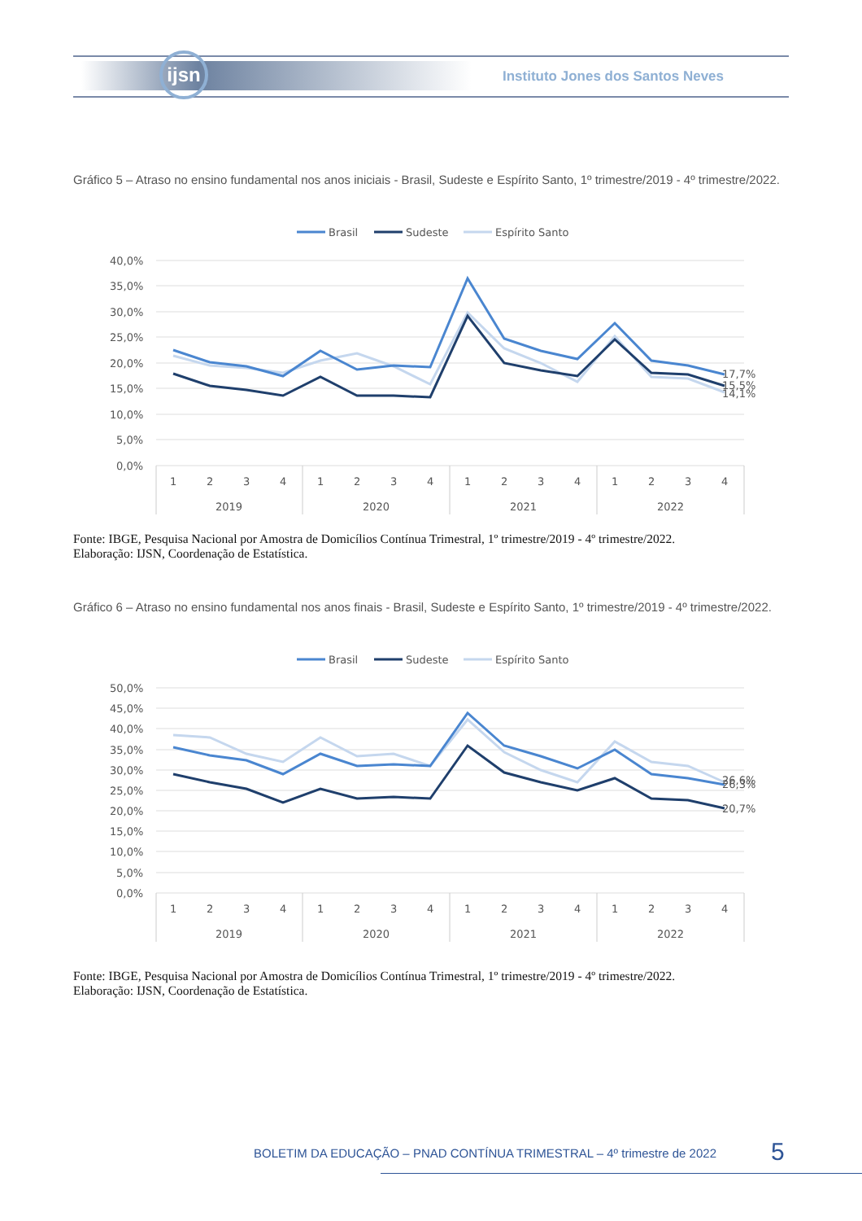ijsn
Instituto Jones dos Santos Neves
Gráfico 5 – Atraso no ensino fundamental nos anos iniciais - Brasil, Sudeste e Espírito Santo, 1º trimestre/2019 - 4º trimestre/2022.
Brasil
Sudeste
Espírito Santo
40,0%
35,0%
30,0%
25,0%
20,0%
15,0%
10,0%
5,0%
0,0%
17,7%
15,5%
14,1%
1
2
3
4
1
2
3
4
1
2
3
4
1
2
3
4
2019
2020
2021
2022
Fonte: IBGE, Pesquisa Nacional por Amostra de Domicílios Contínua Trimestral, 1º trimestre/2019 - 4º trimestre/2022.
Elaboração: IJSN, Coordenação de Estatística.
Gráfico 6 – Atraso no ensino fundamental nos anos finais - Brasil, Sudeste e Espírito Santo, 1º trimestre/2019 - 4º trimestre/2022.
Brasil
Sudeste
Espírito Santo
50,0%
45,0%
40,0%
35,0%
30,0%
25,0%
20,0%
15,0%
10,0%
5,0%
0,0%
26,6%
26,3%
20,7%
1
2
3
4
1
2
3
4
1
2
3
4
1
2
3
4
2019
2020
2021
2022
Fonte: IBGE, Pesquisa Nacional por Amostra de Domicílios Contínua Trimestral, 1º trimestre/2019 - 4º trimestre/2022.
Elaboração: IJSN, Coordenação de Estatística.
BOLETIM DA EDUCAÇÃO – PNAD CONTÍNUA TRIMESTRAL – 4º trimestre de 2022
5